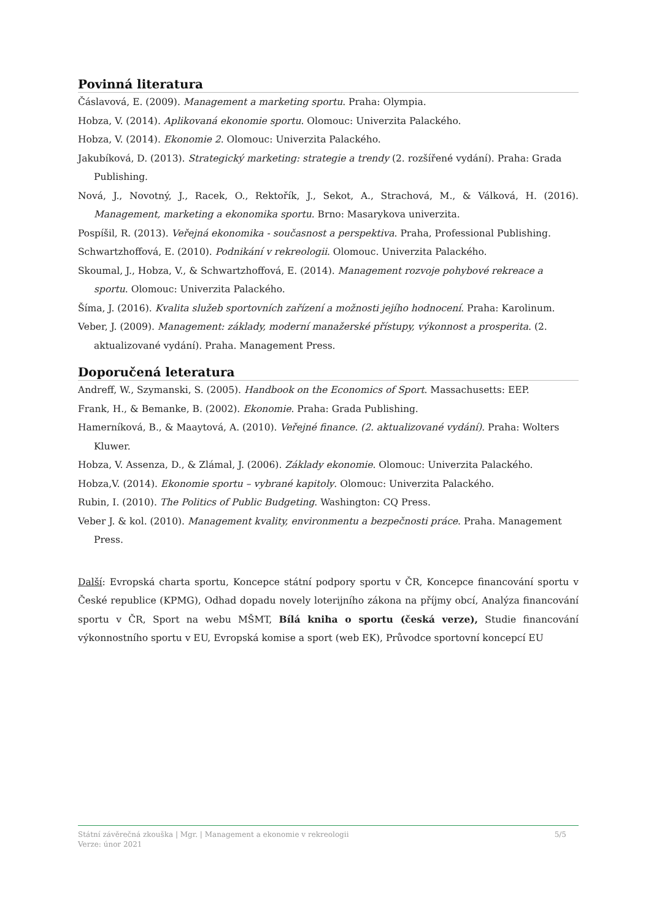Povinná literatura
Čáslavová, E. (2009). Management a marketing sportu. Praha: Olympia.
Hobza, V. (2014). Aplikovaná ekonomie sportu. Olomouc: Univerzita Palackého.
Hobza, V. (2014). Ekonomie 2. Olomouc: Univerzita Palackého.
Jakubíková, D. (2013). Strategický marketing: strategie a trendy (2. rozšířené vydání). Praha: Grada Publishing.
Nová, J., Novotný, J., Racek, O., Rektořík, J., Sekot, A., Strachová, M., & Válková, H. (2016). Management, marketing a ekonomika sportu. Brno: Masarykova univerzita.
Pospíšil, R. (2013). Veřejná ekonomika - současnost a perspektiva. Praha, Professional Publishing.
Schwartzhoffová, E. (2010). Podnikání v rekreologii. Olomouc. Univerzita Palackého.
Skoumal, J., Hobza, V., & Schwartzhoffová, E. (2014). Management rozvoje pohybové rekreace a sportu. Olomouc: Univerzita Palackého.
Šíma, J. (2016). Kvalita služeb sportovních zařízení a možnosti jejího hodnocení. Praha: Karolinum.
Veber, J. (2009). Management: základy, moderní manažerské přístupy, výkonnost a prosperita. (2. aktualizované vydání). Praha. Management Press.
Doporučená leteratura
Andreff, W., Szymanski, S. (2005). Handbook on the Economics of Sport. Massachusetts: EEP.
Frank, H., & Bemanke, B. (2002). Ekonomie. Praha: Grada Publishing.
Hamerníková, B., & Maaytová, A. (2010). Veřejné finance. (2. aktualizované vydání). Praha: Wolters Kluwer.
Hobza, V. Assenza, D., & Zlámal, J. (2006). Základy ekonomie. Olomouc: Univerzita Palackého.
Hobza,V. (2014). Ekonomie sportu – vybrané kapitoly. Olomouc: Univerzita Palackého.
Rubin, I. (2010). The Politics of Public Budgeting. Washington: CQ Press.
Veber J. & kol. (2010). Management kvality, environmentu a bezpečnosti práce. Praha. Management Press.
Další: Evropská charta sportu, Koncepce státní podpory sportu v ČR, Koncepce financování sportu v České republice (KPMG), Odhad dopadu novely loterijního zákona na příjmy obcí, Analýza financování sportu v ČR, Sport na webu MŠMT, Bílá kniha o sportu (česká verze), Studie financování výkonnostního sportu v EU, Evropská komise a sport (web EK), Průvodce sportovní koncepcí EU
Státní závěrečná zkouška | Mgr. | Management a ekonomie v rekreologii
Verze: únor 2021
5/5